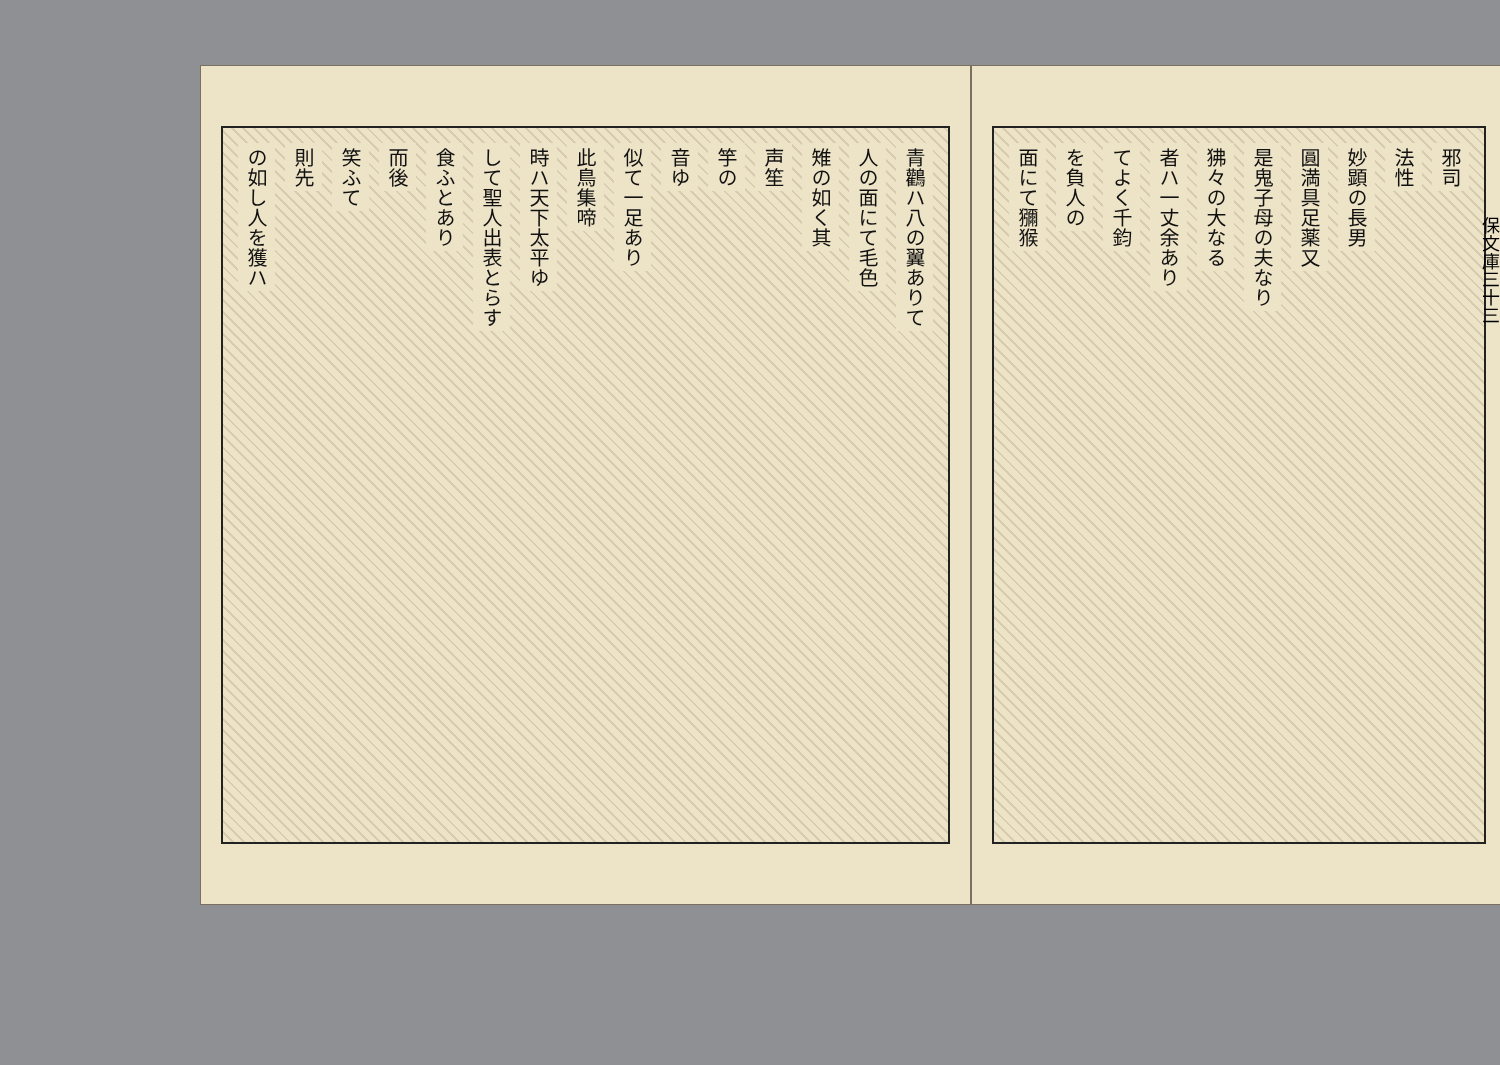青鸛ハ八の翼ありて
人の面にて毛色
雉の如く其
声笙
竽の
音ゆ
似て一足あり
此鳥集啼
時ハ天下太平ゆ
して聖人出表とらす
食ふとあり
而後
笑ふて
則先
の如し人を獲ハ
保文庫三十三
邪司
法性
妙顕の長男
圓満具足薬又
是鬼子母の夫なり
狒々の大なる
者ハ一丈余あり
てよく千鈞
を負人の
面にて獼猴